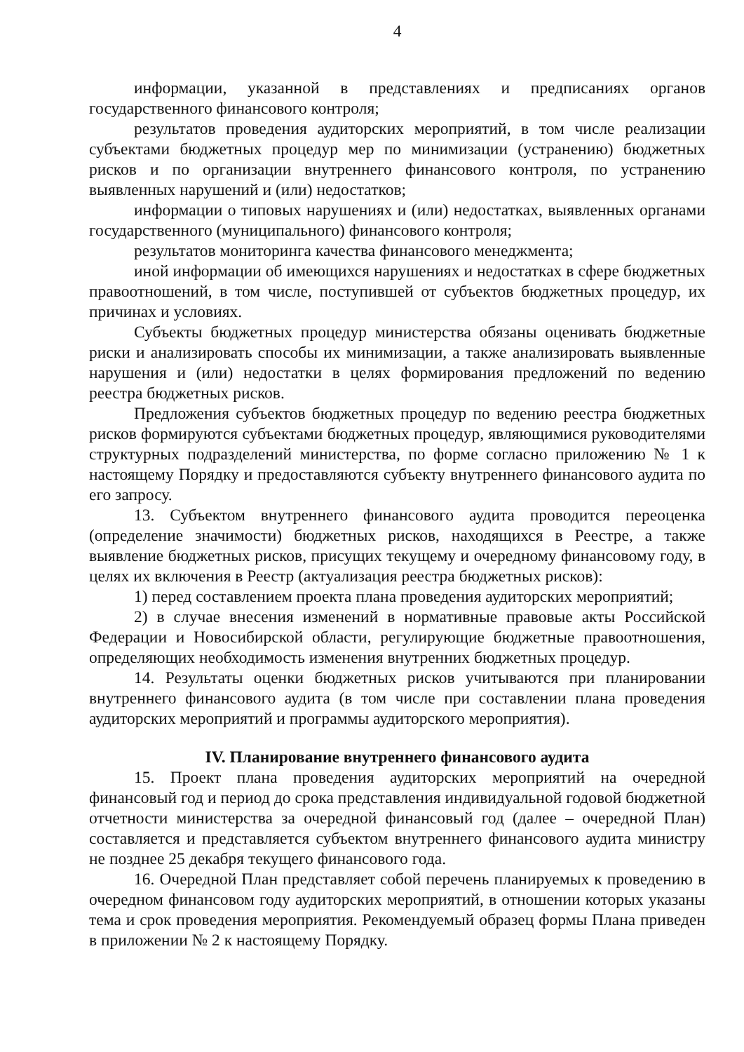4
информации, указанной в представлениях и предписаниях органов государственного финансового контроля;
результатов проведения аудиторских мероприятий, в том числе реализации субъектами бюджетных процедур мер по минимизации (устранению) бюджетных рисков и по организации внутреннего финансового контроля, по устранению выявленных нарушений и (или) недостатков;
информации о типовых нарушениях и (или) недостатках, выявленных органами государственного (муниципального) финансового контроля;
результатов мониторинга качества финансового менеджмента;
иной информации об имеющихся нарушениях и недостатках в сфере бюджетных правоотношений, в том числе, поступившей от субъектов бюджетных процедур, их причинах и условиях.
Субъекты бюджетных процедур министерства обязаны оценивать бюджетные риски и анализировать способы их минимизации, а также анализировать выявленные нарушения и (или) недостатки в целях формирования предложений по ведению реестра бюджетных рисков.
Предложения субъектов бюджетных процедур по ведению реестра бюджетных рисков формируются субъектами бюджетных процедур, являющимися руководителями структурных подразделений министерства, по форме согласно приложению № 1 к настоящему Порядку и предоставляются субъекту внутреннего финансового аудита по его запросу.
13. Субъектом внутреннего финансового аудита проводится переоценка (определение значимости) бюджетных рисков, находящихся в Реестре, а также выявление бюджетных рисков, присущих текущему и очередному финансовому году, в целях их включения в Реестр (актуализация реестра бюджетных рисков):
1) перед составлением проекта плана проведения аудиторских мероприятий;
2) в случае внесения изменений в нормативные правовые акты Российской Федерации и Новосибирской области, регулирующие бюджетные правоотношения, определяющих необходимость изменения внутренних бюджетных процедур.
14. Результаты оценки бюджетных рисков учитываются при планировании внутреннего финансового аудита (в том числе при составлении плана проведения аудиторских мероприятий и программы аудиторского мероприятия).
IV. Планирование внутреннего финансового аудита
15. Проект плана проведения аудиторских мероприятий на очередной финансовый год и период до срока представления индивидуальной годовой бюджетной отчетности министерства за очередной финансовый год (далее – очередной План) составляется и представляется субъектом внутреннего финансового аудита министру не позднее 25 декабря текущего финансового года.
16. Очередной План представляет собой перечень планируемых к проведению в очередном финансовом году аудиторских мероприятий, в отношении которых указаны тема и срок проведения мероприятия. Рекомендуемый образец формы Плана приведен в приложении № 2 к настоящему Порядку.